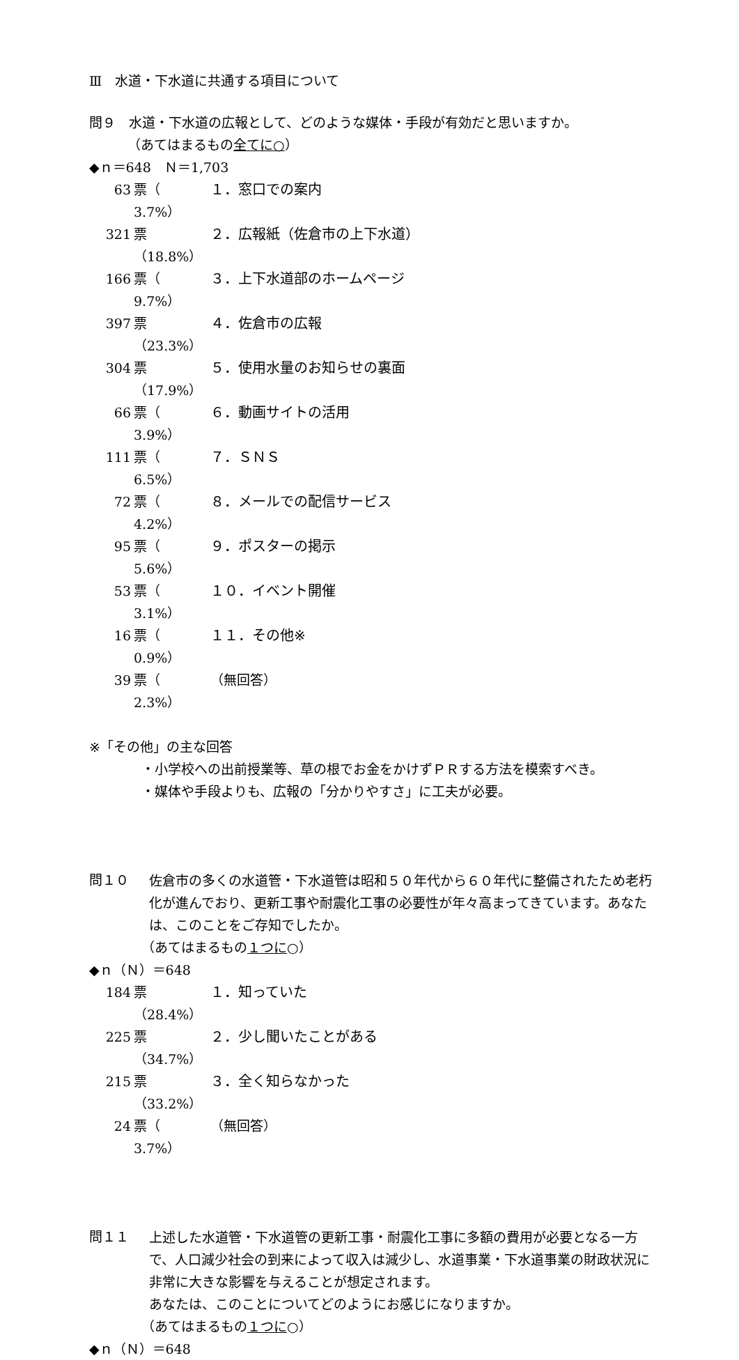Ⅲ　水道・下水道に共通する項目について
問９　水道・下水道の広報として、どのような媒体・手段が有効だと思いますか。
（あてはまるもの全てに○）
◆ｎ＝648　Ｎ＝1,703
63 票（ 3.7%） １．窓口での案内
321 票（18.8%） ２．広報紙（佐倉市の上下水道）
166 票（ 9.7%） ３．上下水道部のホームページ
397 票（23.3%） ４．佐倉市の広報
304 票（17.9%） ５．使用水量のお知らせの裏面
66 票（ 3.9%） ６．動画サイトの活用
111 票（ 6.5%） ７．ＳＮＳ
72 票（ 4.2%） ８．メールでの配信サービス
95 票（ 5.6%） ９．ポスターの掲示
53 票（ 3.1%） １０．イベント開催
16 票（ 0.9%） １１．その他※
39 票（ 2.3%） （無回答）
※「その他」の主な回答
・小学校への出前授業等、草の根でお金をかけずＰＲする方法を模索すべき。
・媒体や手段よりも、広報の「分かりやすさ」に工夫が必要。
問１０
佐倉市の多くの水道管・下水道管は昭和５０年代から６０年代に整備されたため老朽化が進んでおり、更新工事や耐震化工事の必要性が年々高まってきています。あなたは、このことをご存知でしたか。
（あてはまるもの１つに○）
◆ｎ（Ｎ）＝648
184 票（28.4%） １．知っていた
225 票（34.7%） ２．少し聞いたことがある
215 票（33.2%） ３．全く知らなかった
24 票（ 3.7%） （無回答）
問１１
上述した水道管・下水道管の更新工事・耐震化工事に多額の費用が必要となる一方で、人口減少社会の到来によって収入は減少し、水道事業・下水道事業の財政状況に非常に大きな影響を与えることが想定されます。
あなたは、このことについてどのようにお感じになりますか。
（あてはまるもの１つに○）
◆ｎ（Ｎ）＝648